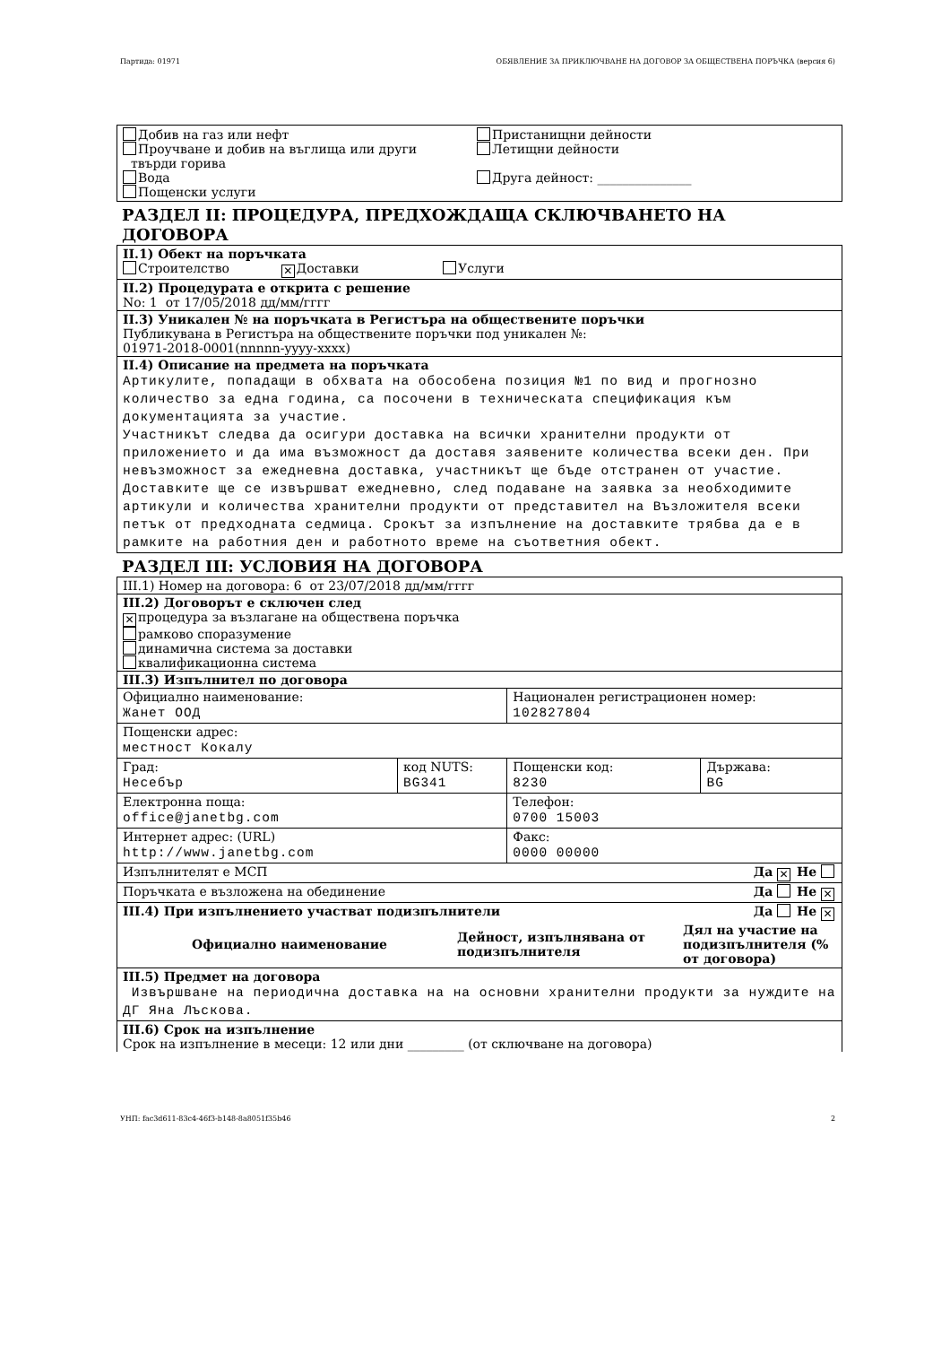Партида: 01971 ОБЯВЛЕНИЕ ЗА ПРИКЛЮЧВАНЕ НА ДОГОВОР ЗА ОБЩЕСТВЕНА ПОРЪЧКА (версия 6)
Добив на газ или нефт
Проучване и добив на въглища или други
твърди горива
Вода
Пощенски услуги
Пристанищни дейности
Летищни дейности
Друга дейност: _______________
РАЗДЕЛ II: ПРОЦЕДУРА, ПРЕДХОЖДАЩА СКЛЮЧВАНЕТО НА ДОГОВОРА
| II.1) Обект на поръчката Строителство ✕ Доставки Услуги |
| II.2) Процедурата е открита с решение No: 1 от 17/05/2018 дд/мм/гггг |
| II.3) Уникален № на поръчката в Регистъра на обществените поръчки Публикувана в Регистъра на обществените поръчки под уникален №: 01971-2018-0001(nnnnn-yyyy-xxxx) |
| II.4) Описание на предмета на поръчката Артикулите, попадащи в обхвата на обособена позиция №1 по вид и прогнозно количество за една година, са посочени в техническата спецификация към документацията за участие. Участникът следва да осигури доставка на всички хранителни продукти от приложението и да има възможност да доставя заявените количества всеки ден. При невъзможност за ежедневна доставка, участникът ще бъде отстранен от участие. Доставките ще се извършват ежедневно, след подаване на заявка за необходимите артикули и количества хранителни продукти от представител на Възложителя всеки петък от предходната седмица. Срокът за изпълнение на доставките трябва да е в рамките на работния ден и работното време на съответния обект. |
РАЗДЕЛ III: УСЛОВИЯ НА ДОГОВОРА
| III.1) Номер на договора: 6 от 23/07/2018 дд/мм/гггг | | | |
| III.2) Договорът е сключен след ✕ процедура за възлагане на обществена поръчка рамково споразумение динамична система за доставки квалификационна система | | | |
| III.3) Изпълнител по договора | | | |
| Официално наименование: Жанет ООД | | Национален регистрационен номер: 102827804 | |
| Пощенски адрес: местност Кокалу | | | |
| Град: Несебър | код NUTS: BG341 | Пощенски код: 8230 | Държава: BG |
| Електронна поща: office@janetbg.com | | Телефон: 0700 15003 | |
| Интернет адрес: (URL) http://www.janetbg.com | | Факс: 0000 00000 | |
| Изпълнителят е МСП Да ✕ Не | | | |
| Поръчката е възложена на обединение Да Не ✕ | | | |
| III.4) При изпълнението участват подизпълнители Да Не ✕ / Официално наименование / Дейност, изпълнявана от подизпълнителя / Дял на участие на подизпълнителя (% от договора) / / --- / --- / --- / | | | |
| III.5) Предмет на договора Извършване на периодична доставка на на основни хранителни продукти за нуждите на ДГ Яна Лъскова. | | | |
| III.6) Срок на изпълнение Срок на изпълнение в месеци: 12 или дни _________ (от сключване на договора) | | | |
УНП: fac3d611-83c4-46f3-b148-8a8051f35b46 2